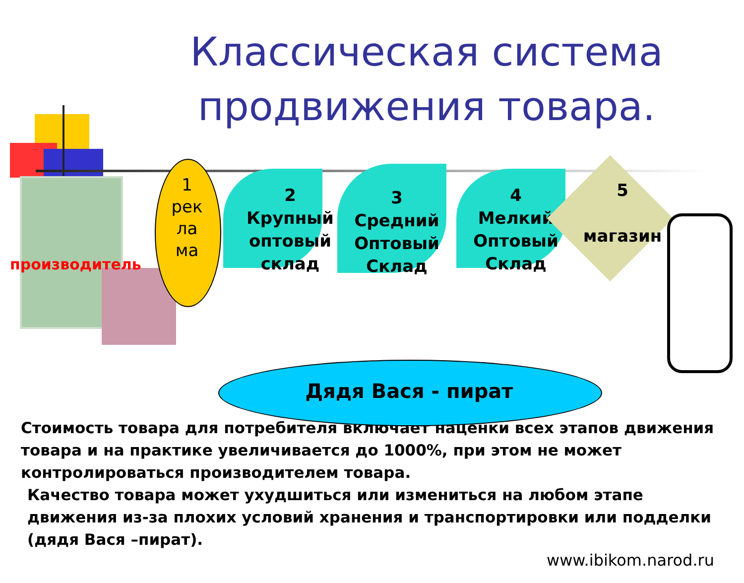Классическая система продвижения товара.
производитель
1
рек
ла
ма
2
Крупный оптовый склад
3
Средний Оптовый Склад
4
Мелкий Оптовый Склад
5
магазин
Дядя Вася - пират
Стоимость товара для потребителя включает наценки всех этапов движения товара и на практике увеличивается до 1000%, при этом не может контролироваться производителем товара.
Качество товара может ухудшиться или измениться на любом этапе движения из-за плохих условий хранения и транспортировки или подделки (дядя Вася –пират).
www.ibikom.narod.ru